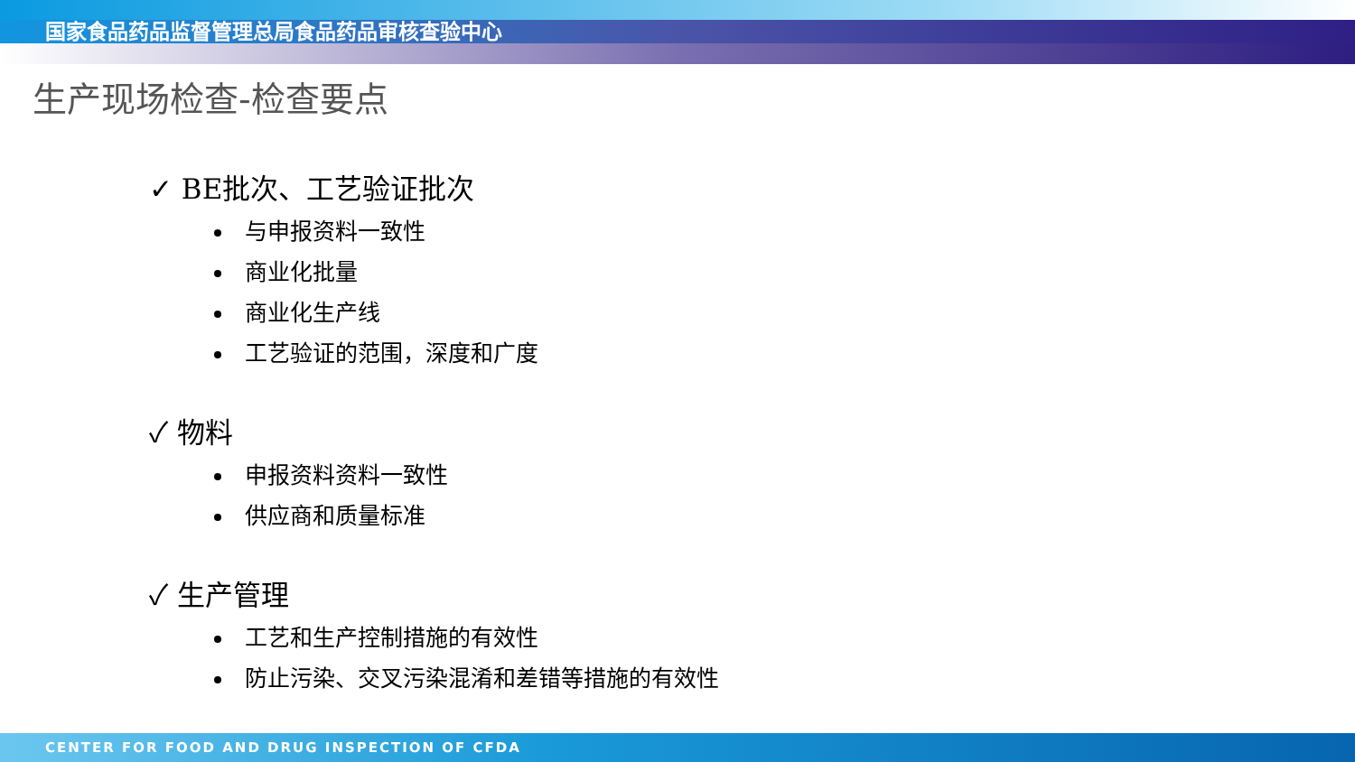国家食品药品监督管理总局食品药品审核查验中心
生产现场检查-检查要点
✓ BE批次、工艺验证批次
与申报资料一致性
商业化批量
商业化生产线
工艺验证的范围，深度和广度
✓ 物料
申报资料资料一致性
供应商和质量标准
✓ 生产管理
工艺和生产控制措施的有效性
防止污染、交叉污染混淆和差错等措施的有效性
CENTER FOR FOOD AND DRUG INSPECTION OF CFDA